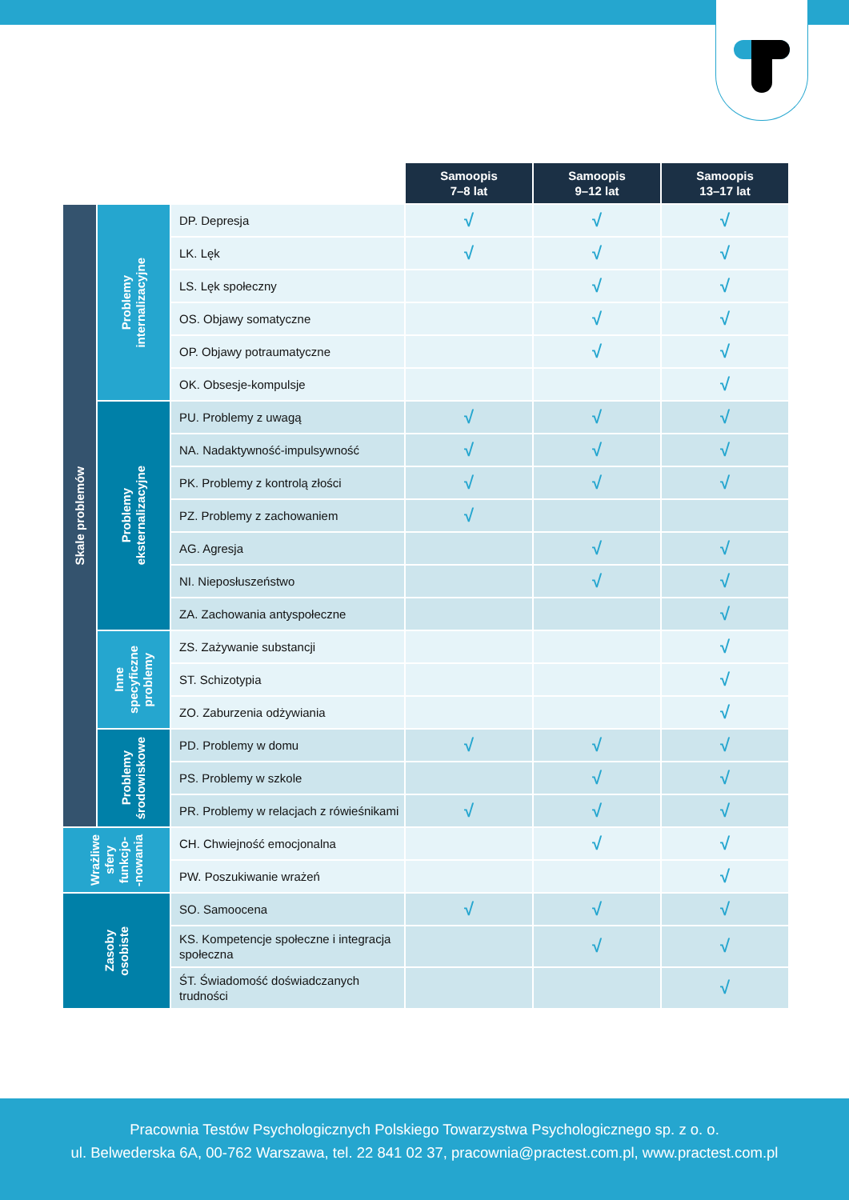| | | | Samoopis 7–8 lat | Samoopis 9–12 lat | Samoopis 13–17 lat |
| --- | --- | --- | --- | --- | --- |
| Skale problemów | Problemy internalizacyjne | DP. Depresja | √ | √ | √ |
| | | LK. Lęk | √ | √ | √ |
| | | LS. Lęk społeczny | | √ | √ |
| | | OS. Objawy somatyczne | | √ | √ |
| | | OP. Objawy potraumatyczne | | √ | √ |
| | | OK. Obsesje-kompulsje | | | √ |
| | Problemy eksternalizacyjne | PU. Problemy z uwagą | √ | √ | √ |
| | | NA. Nadaktywność-impulsywność | √ | √ | √ |
| | | PK. Problemy z kontrolą złości | √ | √ | √ |
| | | PZ. Problemy z zachowaniem | √ | | |
| | | AG. Agresja | | √ | √ |
| | | NI. Nieposłuszeństwo | | √ | √ |
| | | ZA. Zachowania antyspołeczne | | | √ |
| | Inne specyficzne problemy | ZS. Zażywanie substancji | | | √ |
| | | ST. Schizotypia | | | √ |
| | | ZO. Zaburzenia odżywiania | | | √ |
| | Problemy środowiskowe | PD. Problemy w domu | √ | √ | √ |
| | | PS. Problemy w szkole | | √ | √ |
| | | PR. Problemy w relacjach z rówieśnikami | √ | √ | √ |
| Wrażliwe sfery funkcjo- -nowania | | CH. Chwiejność emocjonalna | | √ | √ |
| | | PW. Poszukiwanie wrażeń | | | √ |
| Zasoby osobiste | | SO. Samoocena | √ | √ | √ |
| | | KS. Kompetencje społeczne i integracja społeczna | | √ | √ |
| | | ŚT. Świadomość doświadczanych trudności | | | √ |
Pracownia Testów Psychologicznych Polskiego Towarzystwa Psychologicznego sp. z o. o.
ul. Belwederska 6A, 00-762 Warszawa, tel. 22 841 02 37, pracownia@practest.com.pl, www.practest.com.pl